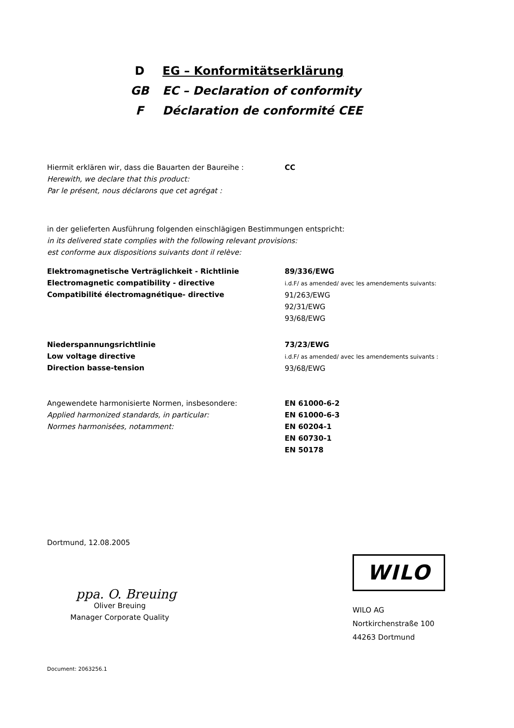D EG – Konformitätserklärung
GB EC – Declaration of conformity
F Déclaration de conformité CEE
Hiermit erklären wir, dass die Bauarten der Baureihe :
Herewith, we declare that this product:
Par le présent, nous déclarons que cet agrégat :
CC
in der gelieferten Ausführung folgenden einschlägigen Bestimmungen entspricht:
in its delivered state complies with the following relevant provisions:
est conforme aux dispositions suivants dont il relève:
Elektromagnetische Verträglichkeit - Richtlinie
Electromagnetic compatibility - directive
Compatibilité électromagnétique- directive
89/336/EWG
i.d.F/ as amended/ avec les amendements suivants:
91/263/EWG
92/31/EWG
93/68/EWG
Niederspannungsrichtlinie
Low voltage directive
Direction basse-tension
73/23/EWG
i.d.F/ as amended/ avec les amendements suivants :
93/68/EWG
Angewendete harmonisierte Normen, insbesondere:
Applied harmonized standards, in particular:
Normes harmonisées, notamment:
EN 61000-6-2
EN 61000-6-3
EN 60204-1
EN 60730-1
EN 50178
Dortmund, 12.08.2005
ppa. O. Breuing
Oliver Breuing
Manager Corporate Quality
WILO
WILO AG
Nortkirchenstraße 100
44263 Dortmund
Document: 2063256.1